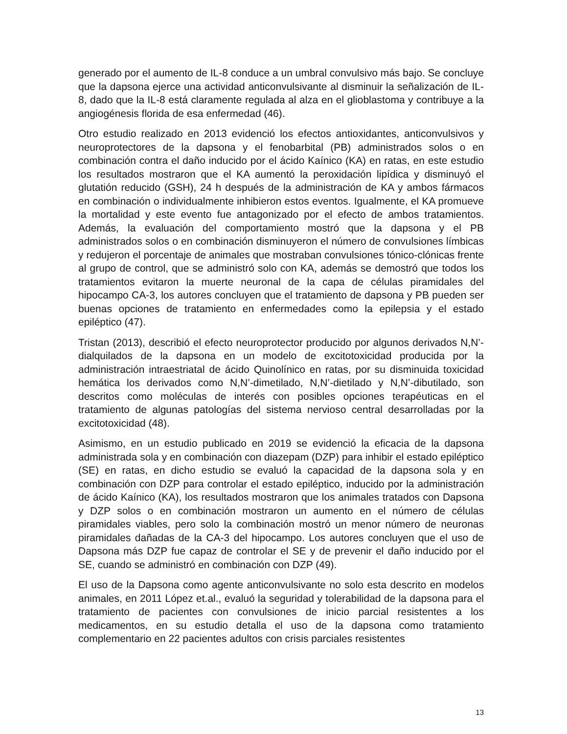generado por el aumento de IL-8 conduce a un umbral convulsivo más bajo. Se concluye que la dapsona ejerce una actividad anticonvulsivante al disminuir la señalización de IL-8, dado que la IL-8 está claramente regulada al alza en el glioblastoma y contribuye a la angiogénesis florida de esa enfermedad (46).
Otro estudio realizado en 2013 evidenció los efectos antioxidantes, anticonvulsivos y neuroprotectores de la dapsona y el fenobarbital (PB) administrados solos o en combinación contra el daño inducido por el ácido Kaínico (KA) en ratas, en este estudio los resultados mostraron que el KA aumentó la peroxidación lipídica y disminuyó el glutatión reducido (GSH), 24 h después de la administración de KA y ambos fármacos en combinación o individualmente inhibieron estos eventos. Igualmente, el KA promueve la mortalidad y este evento fue antagonizado por el efecto de ambos tratamientos. Además, la evaluación del comportamiento mostró que la dapsona y el PB administrados solos o en combinación disminuyeron el número de convulsiones límbicas y redujeron el porcentaje de animales que mostraban convulsiones tónico-clónicas frente al grupo de control, que se administró solo con KA, además se demostró que todos los tratamientos evitaron la muerte neuronal de la capa de células piramidales del hipocampo CA-3, los autores concluyen que el tratamiento de dapsona y PB pueden ser buenas opciones de tratamiento en enfermedades como la epilepsia y el estado epiléptico (47).
Tristan (2013), describió el efecto neuroprotector producido por algunos derivados N,N’-dialquilados de la dapsona en un modelo de excitotoxicidad producida por la administración intraestriatal de ácido Quinolínico en ratas, por su disminuida toxicidad hemática los derivados como N,N’-dimetilado, N,N’-dietilado y N,N’-dibutilado, son descritos como moléculas de interés con posibles opciones terapéuticas en el tratamiento de algunas patologías del sistema nervioso central desarrolladas por la excitotoxicidad (48).
Asimismo, en un estudio publicado en 2019 se evidenció la eficacia de la dapsona administrada sola y en combinación con diazepam (DZP) para inhibir el estado epiléptico (SE) en ratas, en dicho estudio se evaluó la capacidad de la dapsona sola y en combinación con DZP para controlar el estado epiléptico, inducido por la administración de ácido Kaínico (KA), los resultados mostraron que los animales tratados con Dapsona y DZP solos o en combinación mostraron un aumento en el número de células piramidales viables, pero solo la combinación mostró un menor número de neuronas piramidales dañadas de la CA-3 del hipocampo. Los autores concluyen que el uso de Dapsona más DZP fue capaz de controlar el SE y de prevenir el daño inducido por el SE, cuando se administró en combinación con DZP (49).
El uso de la Dapsona como agente anticonvulsivante no solo esta descrito en modelos animales, en 2011 López et.al., evaluó la seguridad y tolerabilidad de la dapsona para el tratamiento de pacientes con convulsiones de inicio parcial resistentes a los medicamentos, en su estudio detalla el uso de la dapsona como tratamiento complementario en 22 pacientes adultos con crisis parciales resistentes
13